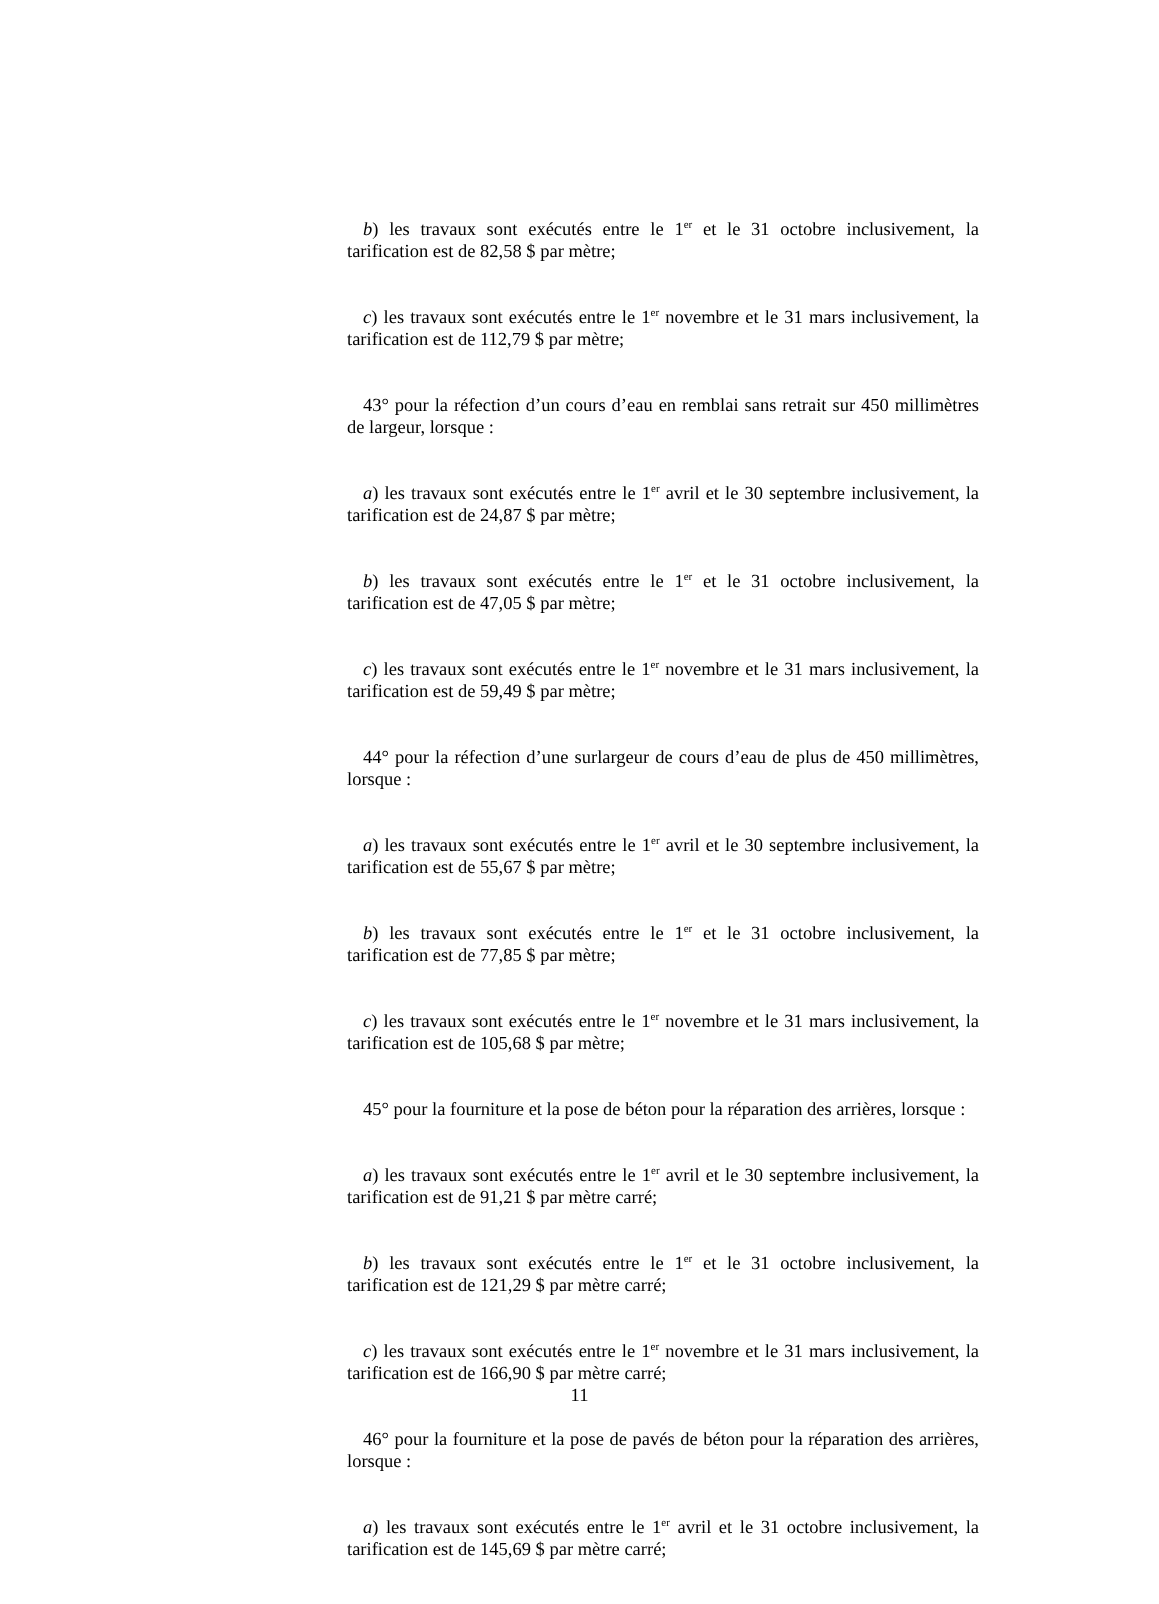b) les travaux sont exécutés entre le 1<sup>er</sup> et le 31 octobre inclusivement, la tarification est de 82,58 $ par mètre;
c) les travaux sont exécutés entre le 1<sup>er</sup> novembre et le 31 mars inclusivement, la tarification est de 112,79 $ par mètre;
43° pour la réfection d’un cours d’eau en remblai sans retrait sur 450 millimètres de largeur, lorsque :
a) les travaux sont exécutés entre le 1<sup>er</sup> avril et le 30 septembre inclusivement, la tarification est de 24,87 $ par mètre;
b) les travaux sont exécutés entre le 1<sup>er</sup> et le 31 octobre inclusivement, la tarification est de 47,05 $ par mètre;
c) les travaux sont exécutés entre le 1<sup>er</sup> novembre et le 31 mars inclusivement, la tarification est de 59,49 $ par mètre;
44° pour la réfection d’une surlargeur de cours d’eau de plus de 450 millimètres, lorsque :
a) les travaux sont exécutés entre le 1<sup>er</sup> avril et le 30 septembre inclusivement, la tarification est de 55,67 $ par mètre;
b) les travaux sont exécutés entre le 1<sup>er</sup> et le 31 octobre inclusivement, la tarification est de 77,85 $ par mètre;
c) les travaux sont exécutés entre le 1<sup>er</sup> novembre et le 31 mars inclusivement, la tarification est de 105,68 $ par mètre;
45° pour la fourniture et la pose de béton pour la réparation des arrières, lorsque :
a) les travaux sont exécutés entre le 1<sup>er</sup> avril et le 30 septembre inclusivement, la tarification est de 91,21 $ par mètre carré;
b) les travaux sont exécutés entre le 1<sup>er</sup> et le 31 octobre inclusivement, la tarification est de 121,29 $ par mètre carré;
c) les travaux sont exécutés entre le 1<sup>er</sup> novembre et le 31 mars inclusivement, la tarification est de 166,90 $ par mètre carré;
46° pour la fourniture et la pose de pavés de béton pour la réparation des arrières, lorsque :
a) les travaux sont exécutés entre le 1<sup>er</sup> avril et le 31 octobre inclusivement, la tarification est de 145,69 $ par mètre carré;
11